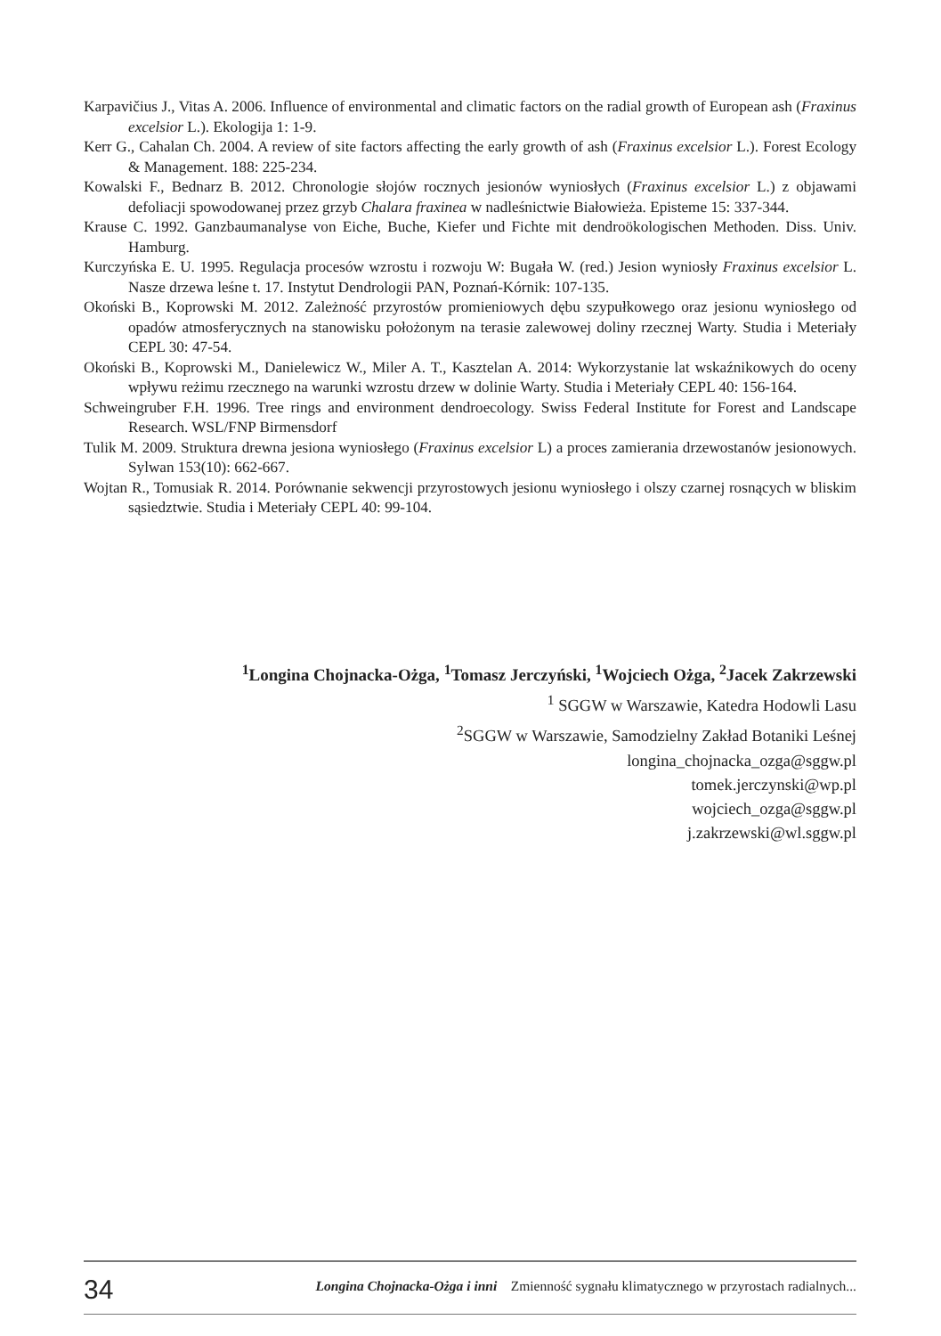Karpavičius J., Vitas A. 2006. Influence of environmental and climatic factors on the radial growth of European ash (Fraxinus excelsior L.). Ekologija 1: 1-9.
Kerr G., Cahalan Ch. 2004. A review of site factors affecting the early growth of ash (Fraxinus excelsior L.). Forest Ecology & Management. 188: 225-234.
Kowalski F., Bednarz B. 2012. Chronologie słojów rocznych jesionów wyniosłych (Fraxinus excelsior L.) z objawami defoliacji spowodowanej przez grzyb Chalara fraxinea w nadleśnictwie Białowieża. Episteme 15: 337-344.
Krause C. 1992. Ganzbaumanalyse von Eiche, Buche, Kiefer und Fichte mit dendroökologischen Methoden. Diss. Univ. Hamburg.
Kurczyńska E. U. 1995. Regulacja procesów wzrostu i rozwoju W: Bugała W. (red.) Jesion wyniosły Fraxinus excelsior L. Nasze drzewa leśne t. 17. Instytut Dendrologii PAN, Poznań-Kórnik: 107-135.
Okoński B., Koprowski M. 2012. Zależność przyrostów promieniowych dębu szypułkowego oraz jesionu wyniosłego od opadów atmosferycznych na stanowisku położonym na terasie zalewowej doliny rzecznej Warty. Studia i Meteriały CEPL 30: 47-54.
Okoński B., Koprowski M., Danielewicz W., Miler A. T., Kasztelan A. 2014: Wykorzystanie lat wskaźnikowych do oceny wpływu reżimu rzecznego na warunki wzrostu drzew w dolinie Warty. Studia i Meteriały CEPL 40: 156-164.
Schweingruber F.H. 1996. Tree rings and environment dendroecology. Swiss Federal Institute for Forest and Landscape Research. WSL/FNP Birmensdorf
Tulik M. 2009. Struktura drewna jesiona wyniosłego (Fraxinus excelsior L) a proces zamierania drzewostanów jesionowych. Sylwan 153(10): 662-667.
Wojtan R., Tomusiak R. 2014. Porównanie sekwencji przyrostowych jesionu wyniosłego i olszy czarnej rosnących w bliskim sąsiedztwie. Studia i Meteriały CEPL 40: 99-104.
<sup>1</sup> Longina Chojnacka-Ożga, <sup>1</sup>Tomasz Jerczyński, <sup>1</sup>Wojciech Ożga, <sup>2</sup>Jacek Zakrzewski
<sup>1</sup> SGGW w Warszawie, Katedra Hodowli Lasu
<sup>2</sup> SGGW w Warszawie, Samodzielny Zakład Botaniki Leśnej
longina_chojnacka_ozga@sggw.pl
tomek.jerczynski@wp.pl
wojciech_ozga@sggw.pl
j.zakrzewski@wl.sggw.pl
34 Longina Chojnacka-Ożga i inni Zmienność sygnału klimatycznego w przyrostach radialnych...